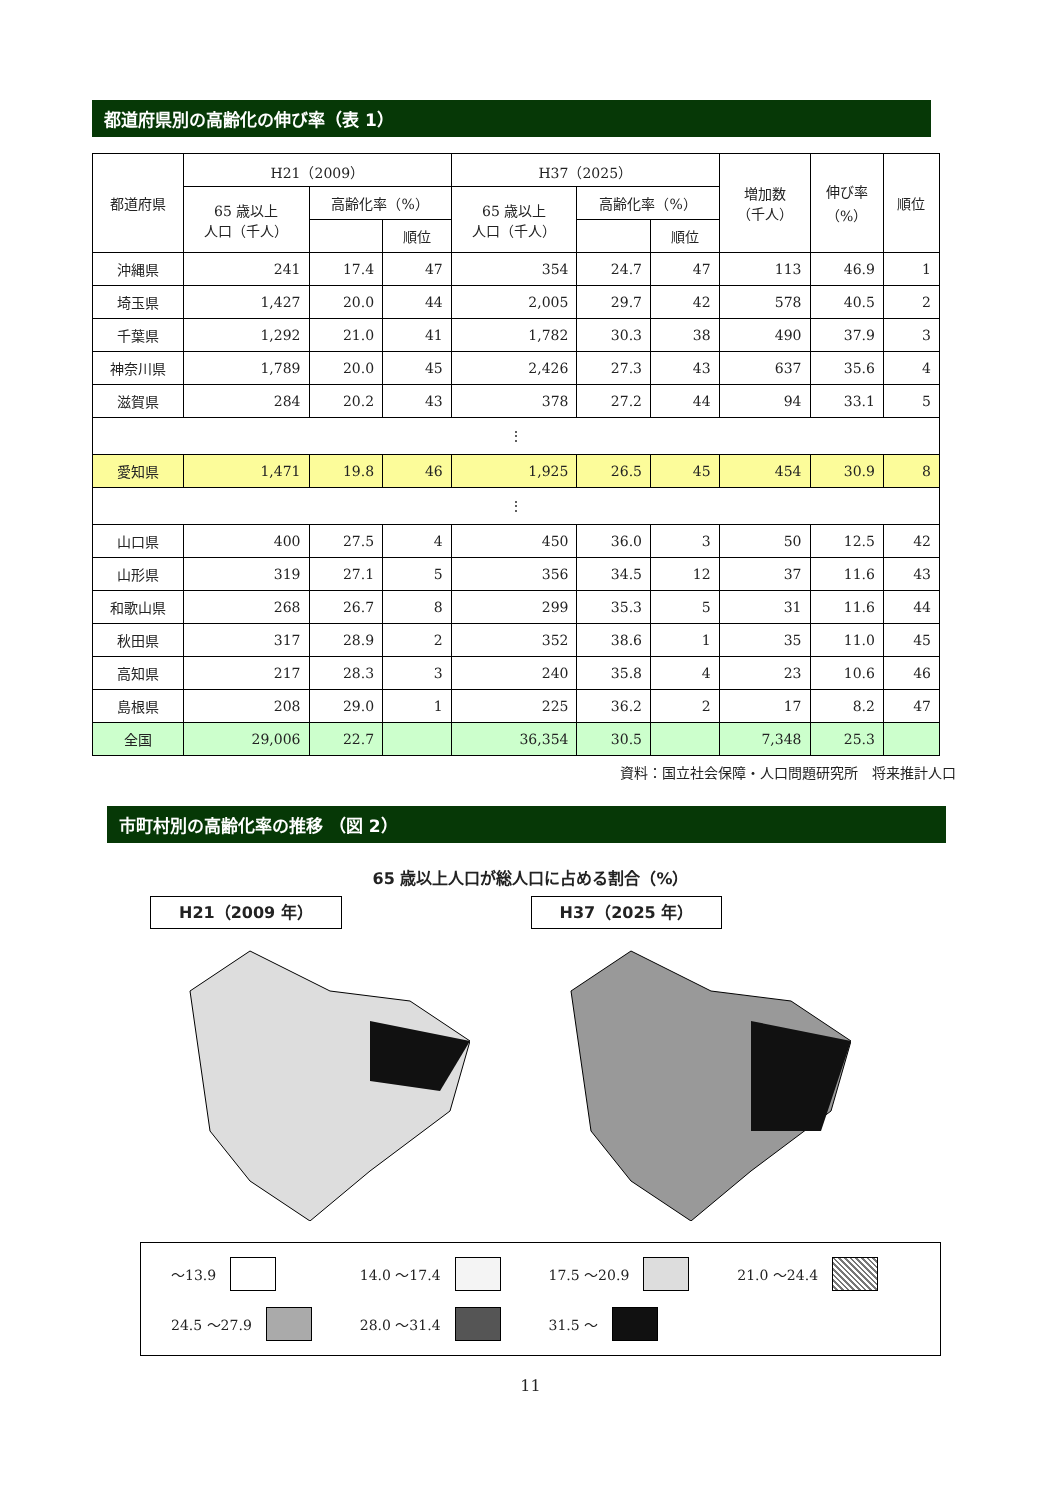都道府県別の高齢化の伸び率（表 1）
| 都道府県 | H21（2009） | | | H37（2025） | | | 増加数 （千人） | 伸び率 （%） | 順位 |
| --- | --- | --- | --- | --- | --- | --- | --- | --- | --- |
| | 65 歳以上 人口（千人） | 高齢化率（%） | | 65 歳以上 人口（千人） | 高齢化率（%） | | | | |
| | | | 順位 | | | 順位 | | | |
| 沖縄県 | 241 | 17.4 | 47 | 354 | 24.7 | 47 | 113 | 46.9 | 1 |
| 埼玉県 | 1,427 | 20.0 | 44 | 2,005 | 29.7 | 42 | 578 | 40.5 | 2 |
| 千葉県 | 1,292 | 21.0 | 41 | 1,782 | 30.3 | 38 | 490 | 37.9 | 3 |
| 神奈川県 | 1,789 | 20.0 | 45 | 2,426 | 27.3 | 43 | 637 | 35.6 | 4 |
| 滋賀県 | 284 | 20.2 | 43 | 378 | 27.2 | 44 | 94 | 33.1 | 5 |
| ⋮ | | | | | | | | | |
| 愛知県 | 1,471 | 19.8 | 46 | 1,925 | 26.5 | 45 | 454 | 30.9 | 8 |
| ⋮ | | | | | | | | | |
| 山口県 | 400 | 27.5 | 4 | 450 | 36.0 | 3 | 50 | 12.5 | 42 |
| 山形県 | 319 | 27.1 | 5 | 356 | 34.5 | 12 | 37 | 11.6 | 43 |
| 和歌山県 | 268 | 26.7 | 8 | 299 | 35.3 | 5 | 31 | 11.6 | 44 |
| 秋田県 | 317 | 28.9 | 2 | 352 | 38.6 | 1 | 35 | 11.0 | 45 |
| 高知県 | 217 | 28.3 | 3 | 240 | 35.8 | 4 | 23 | 10.6 | 46 |
| 島根県 | 208 | 29.0 | 1 | 225 | 36.2 | 2 | 17 | 8.2 | 47 |
| 全国 | 29,006 | 22.7 | | 36,354 | 30.5 | | 7,348 | 25.3 | |
資料：国立社会保障・人口問題研究所　将来推計人口
市町村別の高齢化率の推移 （図 2）
65 歳以上人口が総人口に占める割合（%）
H21（2009 年） H37（2025 年）
～13.9
14.0 ～17.4
17.5 ～20.9
21.0 ～24.4
24.5 ～27.9
28.0 ～31.4
31.5 ～
11